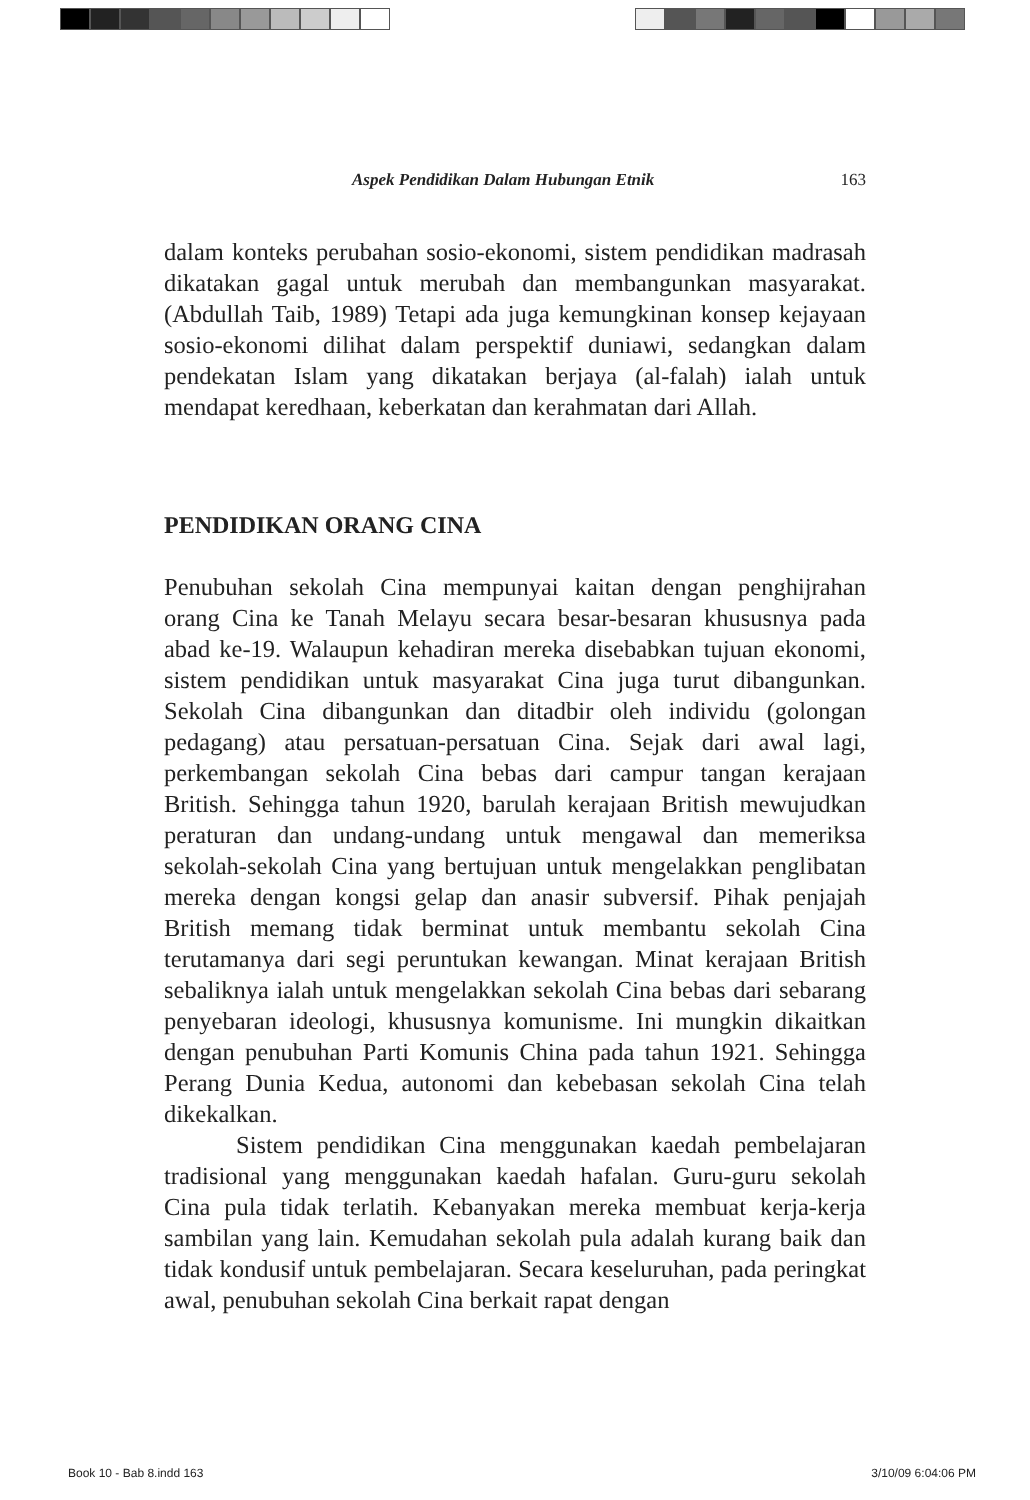Aspek Pendidikan Dalam Hubungan Etnik 163
dalam konteks perubahan sosio-ekonomi, sistem pendidikan madrasah dikatakan gagal untuk merubah dan membangunkan masyarakat. (Abdullah Taib, 1989) Tetapi ada juga kemungkinan konsep kejayaan sosio-ekonomi dilihat dalam perspektif duniawi, sedangkan dalam pendekatan Islam yang dikatakan berjaya (al-falah) ialah untuk mendapat keredhaan, keberkatan dan kerahmatan dari Allah.
PENDIDIKAN ORANG CINA
Penubuhan sekolah Cina mempunyai kaitan dengan penghijrahan orang Cina ke Tanah Melayu secara besar-besaran khususnya pada abad ke-19. Walaupun kehadiran mereka disebabkan tujuan ekonomi, sistem pendidikan untuk masyarakat Cina juga turut dibangunkan. Sekolah Cina dibangunkan dan ditadbir oleh individu (golongan pedagang) atau persatuan-persatuan Cina. Sejak dari awal lagi, perkembangan sekolah Cina bebas dari campur tangan kerajaan British. Sehingga tahun 1920, barulah kerajaan British mewujudkan peraturan dan undang-undang untuk mengawal dan memeriksa sekolah-sekolah Cina yang bertujuan untuk mengelakkan penglibatan mereka dengan kongsi gelap dan anasir subversif. Pihak penjajah British memang tidak berminat untuk membantu sekolah Cina terutamanya dari segi peruntukan kewangan. Minat kerajaan British sebaliknya ialah untuk mengelakkan sekolah Cina bebas dari sebarang penyebaran ideologi, khususnya komunisme. Ini mungkin dikaitkan dengan penubuhan Parti Komunis China pada tahun 1921. Sehingga Perang Dunia Kedua, autonomi dan kebebasan sekolah Cina telah dikekalkan.
Sistem pendidikan Cina menggunakan kaedah pembelajaran tradisional yang menggunakan kaedah hafalan. Guru-guru sekolah Cina pula tidak terlatih. Kebanyakan mereka membuat kerja-kerja sambilan yang lain. Kemudahan sekolah pula adalah kurang baik dan tidak kondusif untuk pembelajaran. Secara keseluruhan, pada peringkat awal, penubuhan sekolah Cina berkait rapat dengan
Book 10 - Bab 8.indd 163 3/10/09 6:04:06 PM